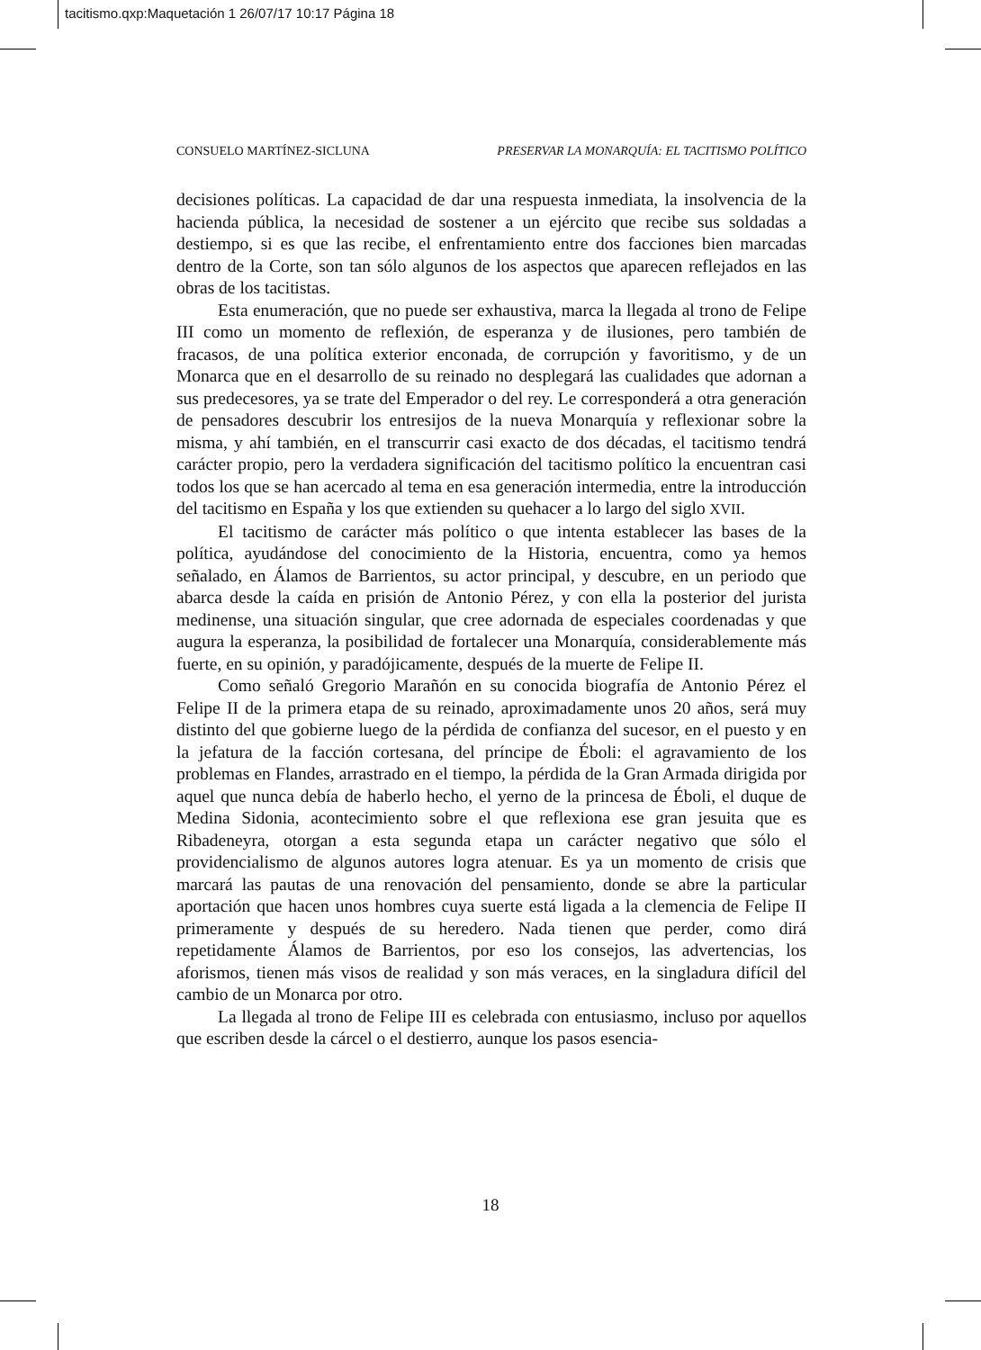tacitismo.qxp:Maquetación 1 26/07/17 10:17 Página 18
CONSUELO MARTÍNEZ-SICLUNA PRESERVAR LA MONARQUÍA: EL TACITISMO POLÍTICO
decisiones políticas. La capacidad de dar una respuesta inmediata, la insolvencia de la hacienda pública, la necesidad de sostener a un ejército que recibe sus soldadas a destiempo, si es que las recibe, el enfrentamiento entre dos facciones bien marcadas dentro de la Corte, son tan sólo algunos de los aspectos que aparecen reflejados en las obras de los tacitistas.
Esta enumeración, que no puede ser exhaustiva, marca la llegada al trono de Felipe III como un momento de reflexión, de esperanza y de ilusiones, pero también de fracasos, de una política exterior enconada, de corrupción y favoritismo, y de un Monarca que en el desarrollo de su reinado no desplegará las cualidades que adornan a sus predecesores, ya se trate del Emperador o del rey. Le corresponderá a otra generación de pensadores descubrir los entresijos de la nueva Monarquía y reflexionar sobre la misma, y ahí también, en el transcurrir casi exacto de dos décadas, el tacitismo tendrá carácter propio, pero la verdadera significación del tacitismo político la encuentran casi todos los que se han acercado al tema en esa generación intermedia, entre la introducción del tacitismo en España y los que extienden su quehacer a lo largo del siglo XVII.
El tacitismo de carácter más político o que intenta establecer las bases de la política, ayudándose del conocimiento de la Historia, encuentra, como ya hemos señalado, en Álamos de Barrientos, su actor principal, y descubre, en un periodo que abarca desde la caída en prisión de Antonio Pérez, y con ella la posterior del jurista medinense, una situación singular, que cree adornada de especiales coordenadas y que augura la esperanza, la posibilidad de fortalecer una Monarquía, considerablemente más fuerte, en su opinión, y paradójicamente, después de la muerte de Felipe II.
Como señaló Gregorio Marañón en su conocida biografía de Antonio Pérez el Felipe II de la primera etapa de su reinado, aproximadamente unos 20 años, será muy distinto del que gobierne luego de la pérdida de confianza del sucesor, en el puesto y en la jefatura de la facción cortesana, del príncipe de Éboli: el agravamiento de los problemas en Flandes, arrastrado en el tiempo, la pérdida de la Gran Armada dirigida por aquel que nunca debía de haberlo hecho, el yerno de la princesa de Éboli, el duque de Medina Sidonia, acontecimiento sobre el que reflexiona ese gran jesuita que es Ribadeneyra, otorgan a esta segunda etapa un carácter negativo que sólo el providencialismo de algunos autores logra atenuar. Es ya un momento de crisis que marcará las pautas de una renovación del pensamiento, donde se abre la particular aportación que hacen unos hombres cuya suerte está ligada a la clemencia de Felipe II primeramente y después de su heredero. Nada tienen que perder, como dirá repetidamente Álamos de Barrientos, por eso los consejos, las advertencias, los aforismos, tienen más visos de realidad y son más veraces, en la singladura difícil del cambio de un Monarca por otro.
La llegada al trono de Felipe III es celebrada con entusiasmo, incluso por aquellos que escriben desde la cárcel o el destierro, aunque los pasos esencia-
18